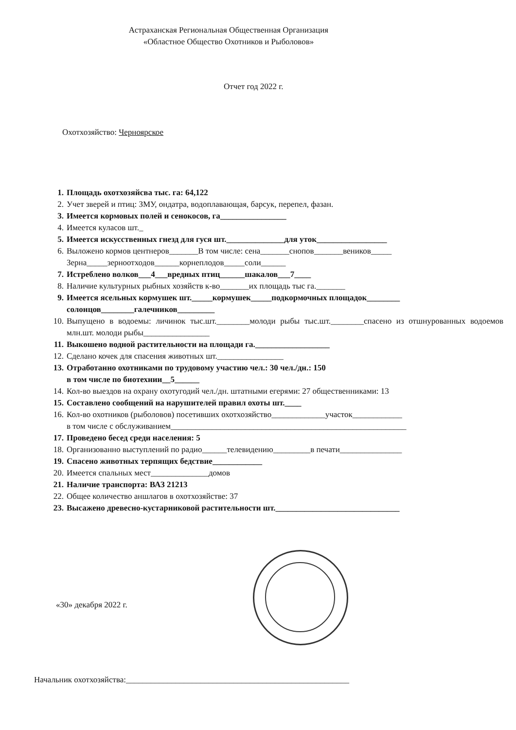Астраханская Региональная Общественная Организация
«Областное Общество Охотников и Рыболовов»
Отчет год 2022 г.
Охотхозяйство: Черноярское
1. Площадь охотхозяйсва тыс. га: 64,122
2. Учет зверей и птиц: ЗМУ, ондатра, водоплавающая, барсук, перепел, фазан.
3. Имеется кормовых полей и сенокосов, га________________
4. Имеется куласов шт._
5. Имеется искусственных гнезд для гуся шт.______________для уток_________________
6. Выложено кормов центнеров_______В том числе: сена_______снопов_______веников_____
Зерна_____зерноотходов______корнеплодов_____соли______
7. Истреблено волков___4___вредных птиц______шакалов___7____
8. Наличие культурных рыбных хозяйств к-во_______их площадь тыс га._______
9. Имеется ясельных кормушек шт._____кормушек_____подкормочных площадок________
солонцов________галечников_________
10. Выпущено в водоемы: личинок тыс.шт.________молоди рыбы тыс.шт.________спасено из отшнурованных водоемов млн.шт. молоди рыбы________________
11. Выкошено водной растительности на площади га.__________________
12. Сделано кочек для спасения животных шт.________________
13. Отработанно охотниками по трудовому участию чел.: 30 чел./дн.: 150
в том числе по биотехнии__5______
14. Кол-во выездов на охрану охотугодий чел./дн. штатными егерями: 27 общественниками: 13
15. Составлено сообщений на нарушителей правил охоты шт.____
16. Кол-во охотников (рыболовов) посетивших охотхозяйство_____________участок____________
в том числе с обслуживанием_________________________________________________________
17. Проведено бесед среди населения: 5
18. Организованно выступлений по радио______телевидению_________в печати_______________
19. Спасено животных терпящих бедствие____________
20. Имеется спальных мест______________домов
21. Наличие транспорта: ВАЗ 21213
22. Общее количество аншлагов в охотхозяйстве: 37
23. Высажено древесно-кустарниковой растительности шт.______________________________
«30» декабря 2022 г.
Начальник охотхозяйства:______________________________________________________